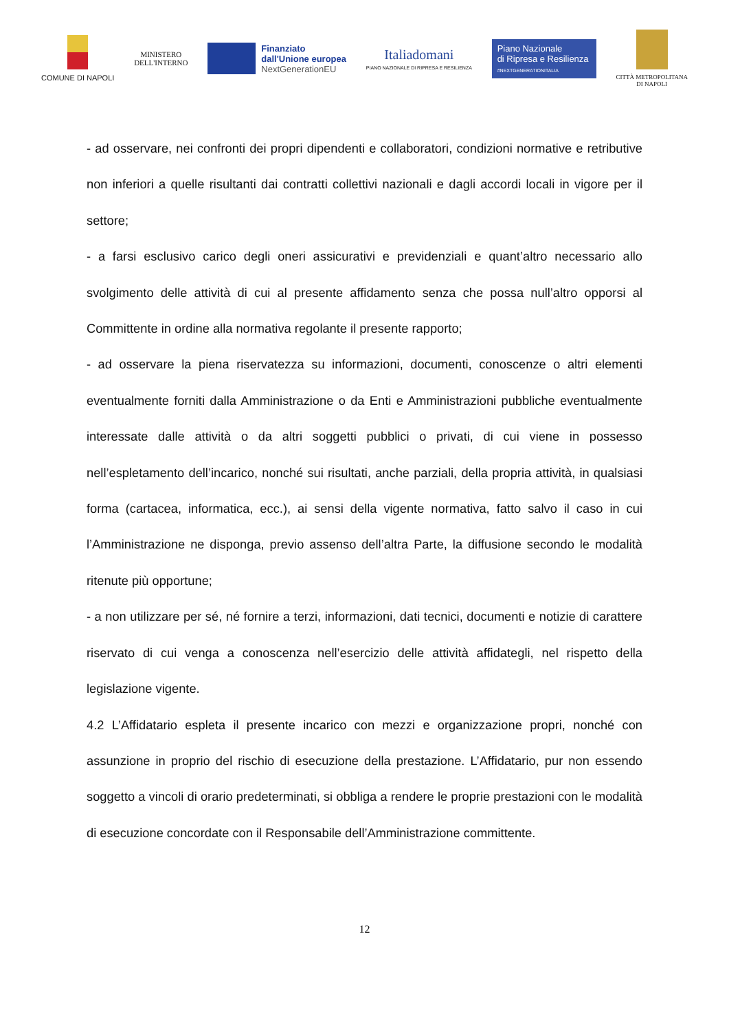COMUNE DI NAPOLI
MINISTERO
DELL'INTERNO
Finanziato
dall'Unione europea
NextGenerationEU
Italiadomani
PIANO NAZIONALE DI RIPRESA E RESILIENZA
Piano Nazionale
di Ripresa e Resilienza
#NEXTGENERATIONITALIA
CITTÀ METROPOLITANA
DI NAPOLI
- ad osservare, nei confronti dei propri dipendenti e collaboratori, condizioni normative e retributive non inferiori a quelle risultanti dai contratti collettivi nazionali e dagli accordi locali in vigore per il settore;
- a farsi esclusivo carico degli oneri assicurativi e previdenziali e quant’altro necessario allo svolgimento delle attività di cui al presente affidamento senza che possa null’altro opporsi al Committente in ordine alla normativa regolante il presente rapporto;
- ad osservare la piena riservatezza su informazioni, documenti, conoscenze o altri elementi eventualmente forniti dalla Amministrazione o da Enti e Amministrazioni pubbliche eventualmente interessate dalle attività o da altri soggetti pubblici o privati, di cui viene in possesso nell’espletamento dell’incarico, nonché sui risultati, anche parziali, della propria attività, in qualsiasi forma (cartacea, informatica, ecc.), ai sensi della vigente normativa, fatto salvo il caso in cui l’Amministrazione ne disponga, previo assenso dell’altra Parte, la diffusione secondo le modalità ritenute più opportune;
- a non utilizzare per sé, né fornire a terzi, informazioni, dati tecnici, documenti e notizie di carattere riservato di cui venga a conoscenza nell’esercizio delle attività affidategli, nel rispetto della legislazione vigente.
4.2 L’Affidatario espleta il presente incarico con mezzi e organizzazione propri, nonché con assunzione in proprio del rischio di esecuzione della prestazione. L’Affidatario, pur non essendo soggetto a vincoli di orario predeterminati, si obbliga a rendere le proprie prestazioni con le modalità di esecuzione concordate con il Responsabile dell’Amministrazione committente.
12